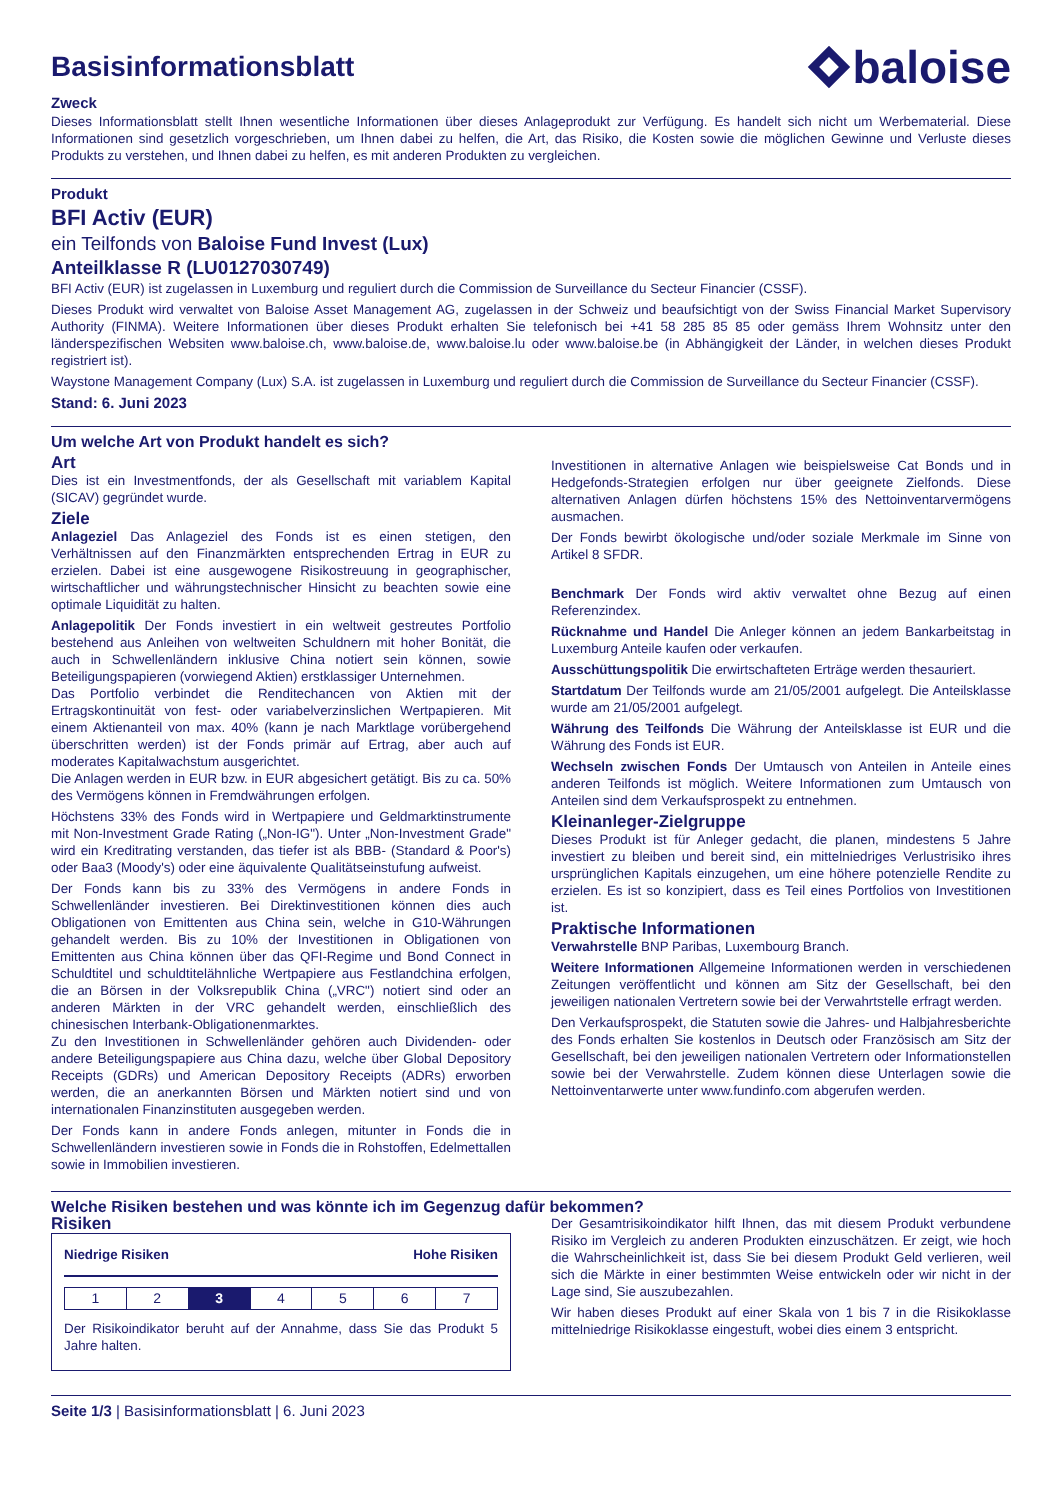Basisinformationsblatt
baloise
Zweck
Dieses Informationsblatt stellt Ihnen wesentliche Informationen über dieses Anlageprodukt zur Verfügung. Es handelt sich nicht um Werbematerial. Diese Informationen sind gesetzlich vorgeschrieben, um Ihnen dabei zu helfen, die Art, das Risiko, die Kosten sowie die möglichen Gewinne und Verluste dieses Produkts zu verstehen, und Ihnen dabei zu helfen, es mit anderen Produkten zu vergleichen.
Produkt
BFI Activ (EUR)
ein Teilfonds von Baloise Fund Invest (Lux)
Anteilklasse R (LU0127030749)
BFI Activ (EUR) ist zugelassen in Luxemburg und reguliert durch die Commission de Surveillance du Secteur Financier (CSSF).
Dieses Produkt wird verwaltet von Baloise Asset Management AG, zugelassen in der Schweiz und beaufsichtigt von der Swiss Financial Market Supervisory Authority (FINMA). Weitere Informationen über dieses Produkt erhalten Sie telefonisch bei +41 58 285 85 85 oder gemäss Ihrem Wohnsitz unter den länderspezifischen Websiten www.baloise.ch, www.baloise.de, www.baloise.lu oder www.baloise.be (in Abhängigkeit der Länder, in welchen dieses Produkt registriert ist).
Waystone Management Company (Lux) S.A. ist zugelassen in Luxemburg und reguliert durch die Commission de Surveillance du Secteur Financier (CSSF).
Stand: 6. Juni 2023
Um welche Art von Produkt handelt es sich?
Art
Dies ist ein Investmentfonds, der als Gesellschaft mit variablem Kapital (SICAV) gegründet wurde.
Ziele
Anlageziel Das Anlageziel des Fonds ist es einen stetigen, den Verhältnissen auf den Finanzmärkten entsprechenden Ertrag in EUR zu erzielen. Dabei ist eine ausgewogene Risikostreuung in geographischer, wirtschaftlicher und währungstechnischer Hinsicht zu beachten sowie eine optimale Liquidität zu halten.
Anlagepolitik Der Fonds investiert in ein weltweit gestreutes Portfolio bestehend aus Anleihen von weltweiten Schuldnern mit hoher Bonität, die auch in Schwellenländern inklusive China notiert sein können, sowie Beteiligungspapieren (vorwiegend Aktien) erstklassiger Unternehmen.
Das Portfolio verbindet die Renditechancen von Aktien mit der Ertragskontinuität von fest- oder variabelverzinslichen Wertpapieren. Mit einem Aktienanteil von max. 40% (kann je nach Marktlage vorübergehend überschritten werden) ist der Fonds primär auf Ertrag, aber auch auf moderates Kapitalwachstum ausgerichtet.
Die Anlagen werden in EUR bzw. in EUR abgesichert getätigt. Bis zu ca. 50% des Vermögens können in Fremdwährungen erfolgen.
Höchstens 33% des Fonds wird in Wertpapiere und Geldmarktinstrumente mit Non-Investment Grade Rating („Non-IG"). Unter „Non-Investment Grade" wird ein Kreditrating verstanden, das tiefer ist als BBB- (Standard & Poor's) oder Baa3 (Moody's) oder eine äquivalente Qualitätseinstufung aufweist.
Der Fonds kann bis zu 33% des Vermögens in andere Fonds in Schwellenländer investieren. Bei Direktinvestitionen können dies auch Obligationen von Emittenten aus China sein, welche in G10-Währungen gehandelt werden. Bis zu 10% der Investitionen in Obligationen von Emittenten aus China können über das QFI-Regime und Bond Connect in Schuldtitel und schuldtitelähnliche Wertpapiere aus Festlandchina erfolgen, die an Börsen in der Volksrepublik China („VRC") notiert sind oder an anderen Märkten in der VRC gehandelt werden, einschließlich des chinesischen Interbank-Obligationenmarktes.
Zu den Investitionen in Schwellenländer gehören auch Dividenden- oder andere Beteiligungspapiere aus China dazu, welche über Global Depository Receipts (GDRs) und American Depository Receipts (ADRs) erworben werden, die an anerkannten Börsen und Märkten notiert sind und von internationalen Finanzinstituten ausgegeben werden.
Der Fonds kann in andere Fonds anlegen, mitunter in Fonds die in Schwellenländern investieren sowie in Fonds die in Rohstoffen, Edelmettallen sowie in Immobilien investieren.
Investitionen in alternative Anlagen wie beispielsweise Cat Bonds und in Hedgefonds-Strategien erfolgen nur über geeignete Zielfonds. Diese alternativen Anlagen dürfen höchstens 15% des Nettoinventarvermögens ausmachen.
Der Fonds bewirbt ökologische und/oder soziale Merkmale im Sinne von Artikel 8 SFDR.
Benchmark Der Fonds wird aktiv verwaltet ohne Bezug auf einen Referenzindex.
Rücknahme und Handel Die Anleger können an jedem Bankarbeitstag in Luxemburg Anteile kaufen oder verkaufen.
Ausschüttungspolitik Die erwirtschafteten Erträge werden thesauriert.
Startdatum Der Teilfonds wurde am 21/05/2001 aufgelegt. Die Anteilsklasse wurde am 21/05/2001 aufgelegt.
Währung des Teilfonds Die Währung der Anteilsklasse ist EUR und die Währung des Fonds ist EUR.
Wechseln zwischen Fonds Der Umtausch von Anteilen in Anteile eines anderen Teilfonds ist möglich. Weitere Informationen zum Umtausch von Anteilen sind dem Verkaufsprospekt zu entnehmen.
Kleinanleger-Zielgruppe
Dieses Produkt ist für Anleger gedacht, die planen, mindestens 5 Jahre investiert zu bleiben und bereit sind, ein mittelniedriges Verlustrisiko ihres ursprünglichen Kapitals einzugehen, um eine höhere potenzielle Rendite zu erzielen. Es ist so konzipiert, dass es Teil eines Portfolios von Investitionen ist.
Praktische Informationen
Verwahrstelle BNP Paribas, Luxembourg Branch.
Weitere Informationen Allgemeine Informationen werden in verschiedenen Zeitungen veröffentlicht und können am Sitz der Gesellschaft, bei den jeweiligen nationalen Vertretern sowie bei der Verwahrtstelle erfragt werden.
Den Verkaufsprospekt, die Statuten sowie die Jahres- und Halbjahresberichte des Fonds erhalten Sie kostenlos in Deutsch oder Französisch am Sitz der Gesellschaft, bei den jeweiligen nationalen Vertretern oder Informationstellen sowie bei der Verwahrstelle. Zudem können diese Unterlagen sowie die Nettoinventarwerte unter www.fundinfo.com abgerufen werden.
Welche Risiken bestehen und was könnte ich im Gegenzug dafür bekommen?
Risiken
Niedrige Risiken Hohe Risiken
| 1 | 2 | 3 | 4 | 5 | 6 | 7 |
Der Risikoindikator beruht auf der Annahme, dass Sie das Produkt 5 Jahre halten.
Der Gesamtrisikoindikator hilft Ihnen, das mit diesem Produkt verbundene Risiko im Vergleich zu anderen Produkten einzuschätzen. Er zeigt, wie hoch die Wahrscheinlichkeit ist, dass Sie bei diesem Produkt Geld verlieren, weil sich die Märkte in einer bestimmten Weise entwickeln oder wir nicht in der Lage sind, Sie auszubezahlen.
Wir haben dieses Produkt auf einer Skala von 1 bis 7 in die Risikoklasse mittelniedrige Risikoklasse eingestuft, wobei dies einem 3 entspricht.
Seite 1/3 | Basisinformationsblatt | 6. Juni 2023